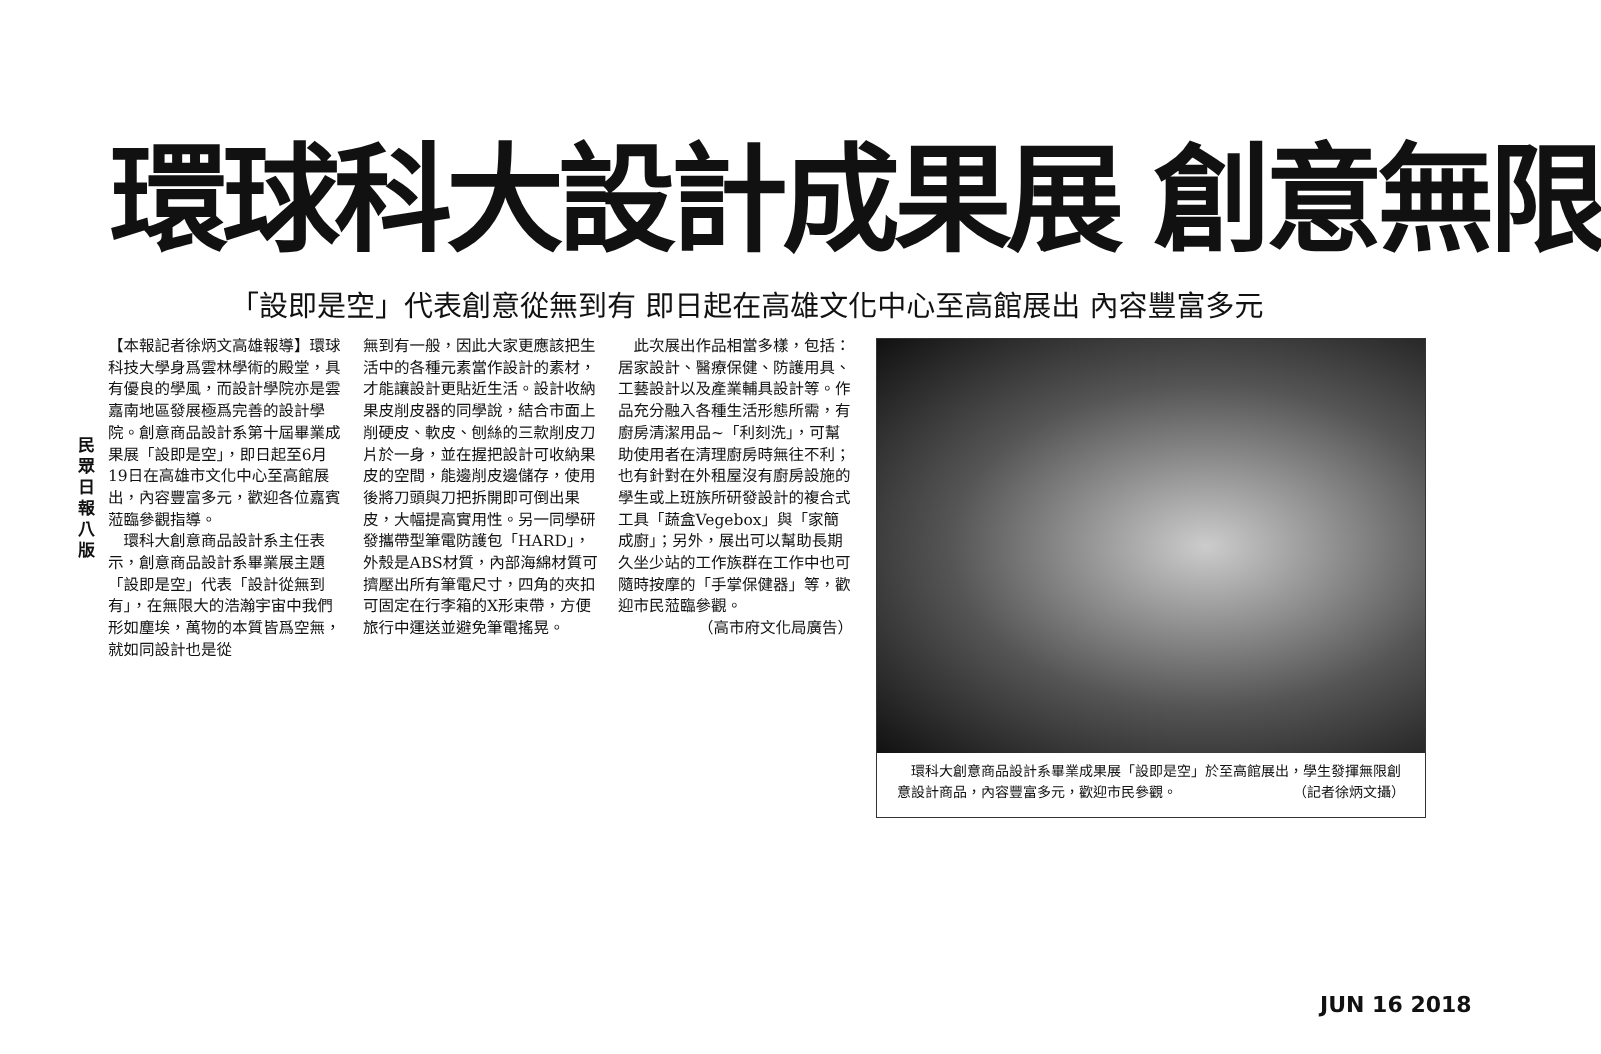環球科大設計成果展 創意無限
「設即是空」代表創意從無到有 即日起在高雄文化中心至高館展出 內容豐富多元
民眾日報 八版
【本報記者徐炳文高雄報導】環球科技大學身爲雲林學術的殿堂，具有優良的學風，而設計學院亦是雲嘉南地區發展極爲完善的設計學院。創意商品設計系第十屆畢業成果展「設即是空」，即日起至6月19日在高雄市文化中心至高館展出，內容豐富多元，歡迎各位嘉賓蒞臨參觀指導。
　環科大創意商品設計系主任表示，創意商品設計系畢業展主題「設即是空」代表「設計從無到有」，在無限大的浩瀚宇宙中我們形如塵埃，萬物的本質皆爲空無，就如同設計也是從
無到有一般，因此大家更應該把生活中的各種元素當作設計的素材，才能讓設計更貼近生活。設計收納果皮削皮器的同學說，結合市面上削硬皮、軟皮、刨絲的三款削皮刀片於一身，並在握把設計可收納果皮的空間，能邊削皮邊儲存，使用後將刀頭與刀把拆開即可倒出果皮，大幅提高實用性。另一同學研發攜帶型筆電防護包「HARD」，外殼是ABS材質，內部海綿材質可擠壓出所有筆電尺寸，四角的夾扣可固定在行李箱的X形束帶，方便旅行中運送並避免筆電搖晃。
　此次展出作品相當多樣，包括：居家設計、醫療保健、防護用具、工藝設計以及產業輔具設計等。作品充分融入各種生活形態所需，有廚房清潔用品~「利刻洗」，可幫助使用者在清理廚房時無往不利；也有針對在外租屋沒有廚房設施的學生或上班族所研發設計的複合式工具「蔬盒Vegebox」與「家簡成廚」；另外，展出可以幫助長期久坐少站的工作族群在工作中也可隨時按摩的「手掌保健器」等，歡迎市民蒞臨參觀。
（高市府文化局廣告）
　環科大創意商品設計系畢業成果展「設即是空」於至高館展出，學生發揮無限創意設計商品，內容豐富多元，歡迎市民參觀。 （記者徐炳文攝）
JUN 16 2018